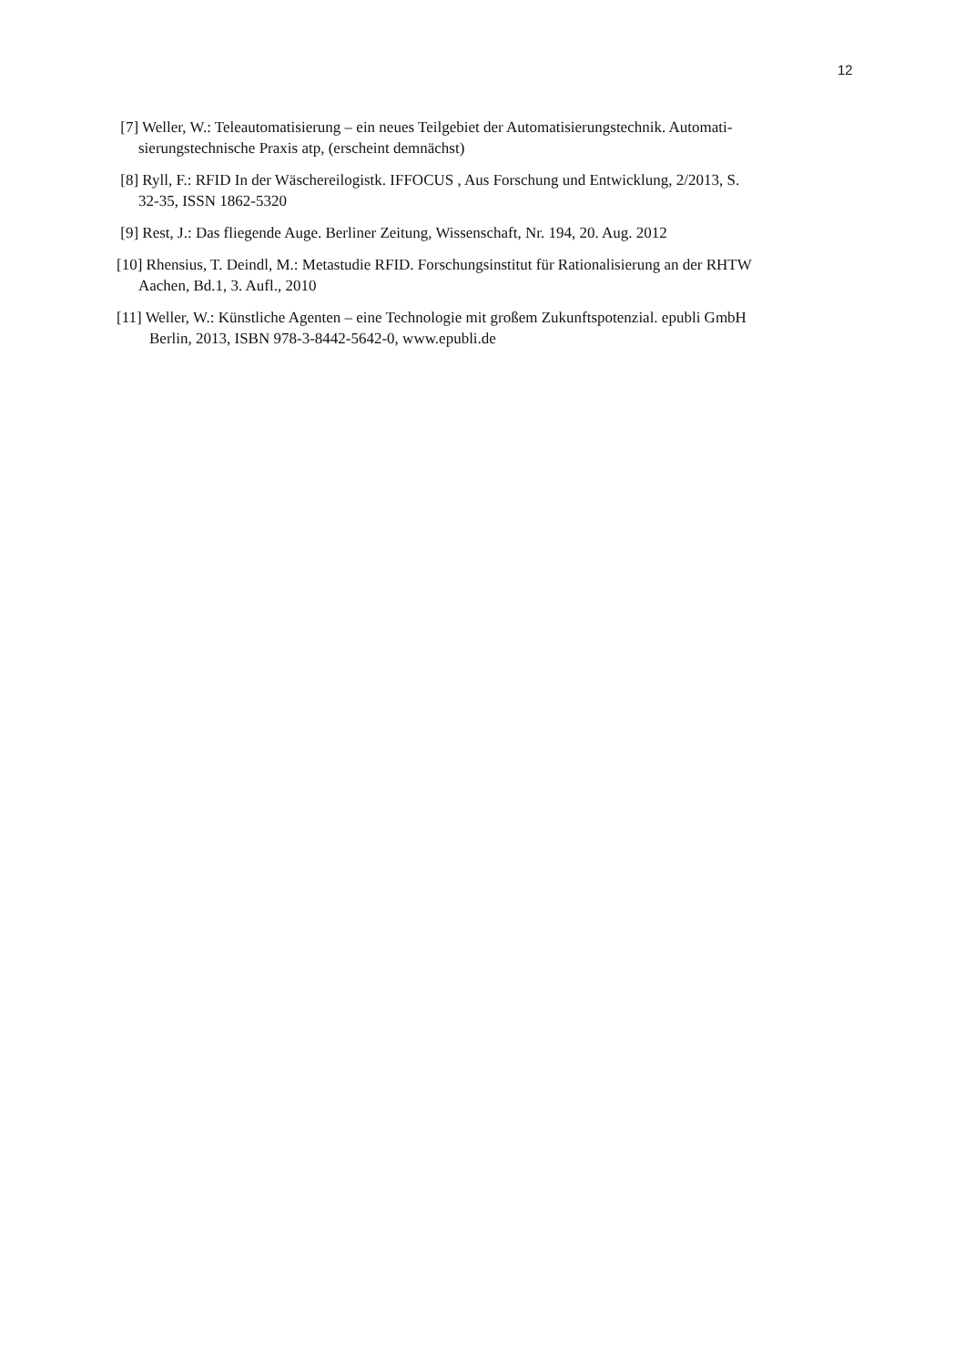12
[7] Weller, W.: Teleautomatisierung – ein neues Teilgebiet der Automatisierungstechnik. Automati-
sierungstechnische Praxis atp, (erscheint demnächst)
[8] Ryll, F.: RFID In der Wäschereilogistk. IFFOCUS , Aus Forschung und Entwicklung, 2/2013, S.
32-35, ISSN 1862-5320
[9] Rest, J.: Das fliegende Auge. Berliner Zeitung, Wissenschaft, Nr. 194, 20. Aug. 2012
[10] Rhensius, T. Deindl, M.: Metastudie RFID. Forschungsinstitut für Rationalisierung an der RHTW
Aachen, Bd.1, 3. Aufl., 2010
[11] Weller, W.: Künstliche Agenten – eine Technologie mit großem Zukunftspotenzial. epubli GmbH
Berlin, 2013, ISBN 978-3-8442-5642-0, www.epubli.de